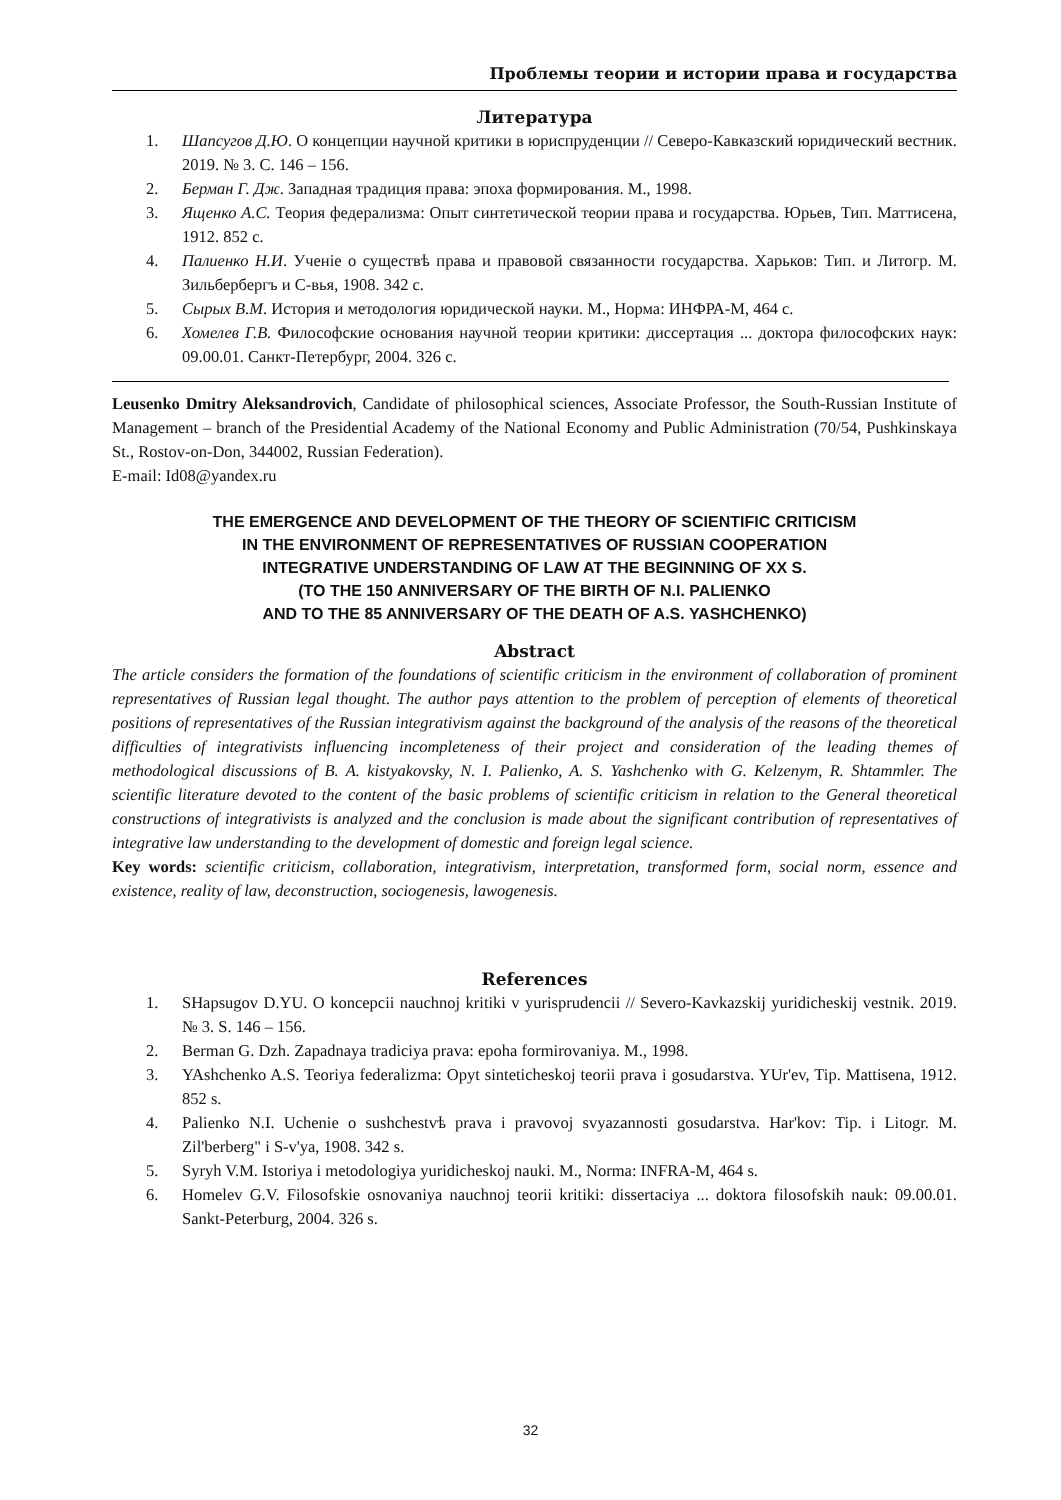Проблемы теории и истории права и государства
Литература
1. Шапсугов Д.Ю. О концепции научной критики в юриспруденции // Северо-Кавказский юридический вестник. 2019. № 3. С. 146 – 156.
2. Берман Г. Дж. Западная традиция права: эпоха формирования. М., 1998.
3. Ященко А.С. Теория федерализма: Опыт синтетической теории права и государства. Юрьев, Тип. Маттисена, 1912. 852 с.
4. Палиенко Н.И. Ученіе о существѣ права и правовой связанности государства. Харьков: Тип. и Литогр. М. Зильбербергъ и С-вья, 1908. 342 с.
5. Сырых В.М. История и методология юридической науки. М., Норма: ИНФРА-М, 464 с.
6. Хомелев Г.В. Философские основания научной теории критики: диссертация ... доктора философских наук: 09.00.01. Санкт-Петербург, 2004. 326 с.
Leusenko Dmitry Aleksandrovich, Candidate of philosophical sciences, Associate Professor, the South-Russian Institute of Management – branch of the Presidential Academy of the National Economy and Public Administration (70/54, Pushkinskaya St., Rostov-on-Don, 344002, Russian Federation).
E-mail: Id08@yandex.ru
THE EMERGENCE AND DEVELOPMENT OF THE THEORY OF SCIENTIFIC CRITICISM
IN THE ENVIRONMENT OF REPRESENTATIVES OF RUSSIAN COOPERATION
INTEGRATIVE UNDERSTANDING OF LAW AT THE BEGINNING OF XX S.
(TO THE 150 ANNIVERSARY OF THE BIRTH OF N.I. PALIENKO
AND TO THE 85 ANNIVERSARY OF THE DEATH OF A.S. YASHCHENKO)
Abstract
The article considers the formation of the foundations of scientific criticism in the environment of collaboration of prominent representatives of Russian legal thought. The author pays attention to the problem of perception of elements of theoretical positions of representatives of the Russian integrativism against the background of the analysis of the reasons of the theoretical difficulties of integrativists influencing incompleteness of their project and consideration of the leading themes of methodological discussions of B. A. kistyakovsky, N. I. Palienko, A. S. Yashchenko with G. Kelzenym, R. Shtammler. The scientific literature devoted to the content of the basic problems of scientific criticism in relation to the General theoretical constructions of integrativists is analyzed and the conclusion is made about the significant contribution of representatives of integrative law understanding to the development of domestic and foreign legal science.
Key words: scientific criticism, collaboration, integrativism, interpretation, transformed form, social norm, essence and existence, reality of law, deconstruction, sociogenesis, lawogenesis.
References
1. SHapsugov D.YU. O koncepcii nauchnoj kritiki v yurisprudencii // Severo-Kavkazskij yuridicheskij vestnik. 2019. № 3. S. 146 – 156.
2. Berman G. Dzh. Zapadnaya tradiciya prava: epoha formirovaniya. M., 1998.
3. YAshchenko A.S. Teoriya federalizma: Opyt sinteticheskoj teorii prava i gosudarstva. YUr'ev, Tip. Mattisena, 1912. 852 s.
4. Palienko N.I. Uchenie o sushchestvѣ prava i pravovoj svyazannosti gosudarstva. Har'kov: Tip. i Litogr. M. Zil'berberg" i S-v'ya, 1908. 342 s.
5. Syryh V.M. Istoriya i metodologiya yuridicheskoj nauki. M., Norma: INFRA-M, 464 s.
6. Homelev G.V. Filosofskie osnovaniya nauchnoj teorii kritiki: dissertaciya ... doktora filosofskih nauk: 09.00.01. Sankt-Peterburg, 2004. 326 s.
32